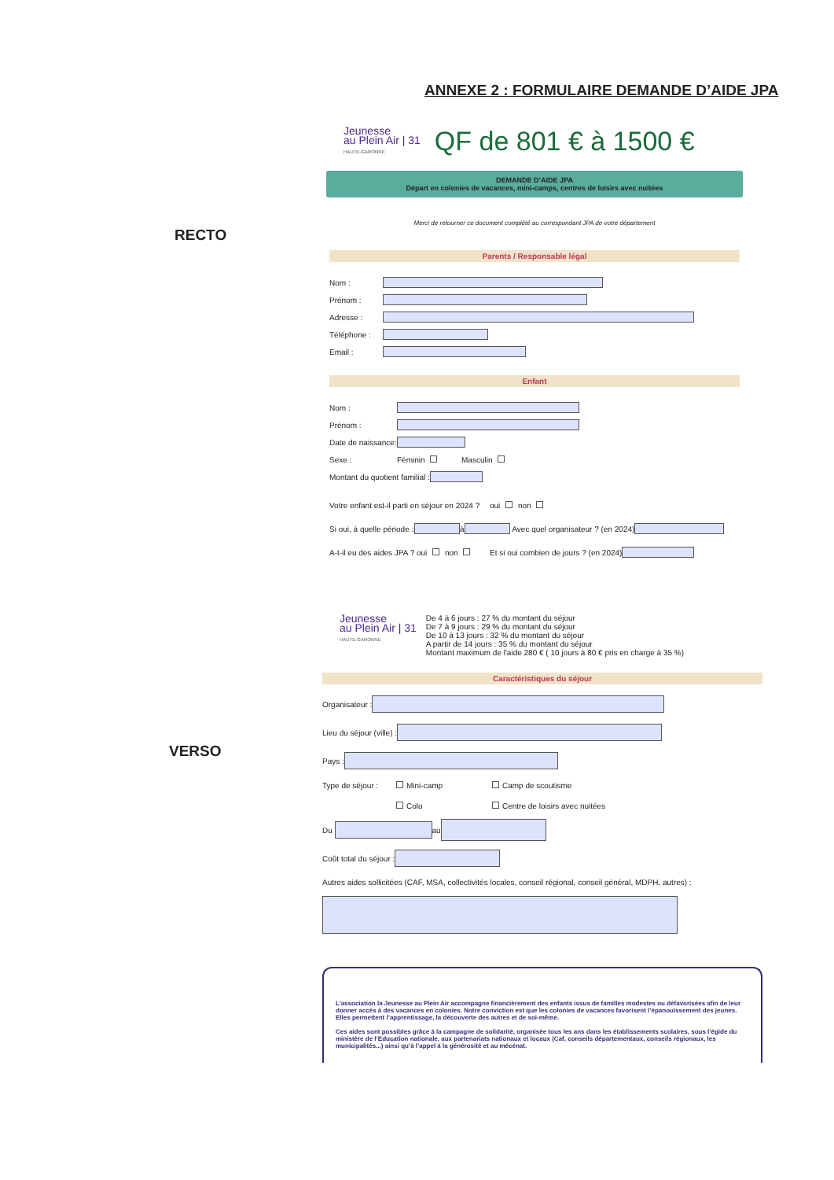ANNEXE 2 : FORMULAIRE DEMANDE D’AIDE JPA
RECTO
VERSO
Jeunesse
au Plein Air | 31
HAUTE-GARONNE
QF de 801 € à 1500 €
DEMANDE D’AIDE JPA
Départ en colonies de vacances, mini-camps, centres de loisirs avec nuitées
Merci de retourner ce document complété au correspondant JPA de votre département
Parents / Responsable légal
Nom :
Prénom :
Adresse :
Téléphone :
Email :
Enfant
Nom :
Prénom :
Date de naissance:
Sexe : Féminin Masculin
Montant du quotient familial :
Votre enfant est-il parti en séjour en 2024 ? oui non
Si oui, à quelle période : à Avec quel organisateur ? (en 2024)
A-t-il eu des aides JPA ? oui non Et si oui combien de jours ? (en 2024)
Jeunesse
au Plein Air | 31
HAUTE-GARONNE
De 4 à 6 jours : 27 % du montant du séjour
De 7 à 9 jours : 29 % du montant du séjour
De 10 à 13 jours : 32 % du montant du séjour
A partir de 14 jours : 35 % du montant du séjour
Montant maximum de l'aide 280 € ( 10 jours à 80 € pris en charge à 35 %)
Caractéristiques du séjour
Organisateur :
Lieu du séjour (ville) :
Pays :
Type de séjour : Mini-camp Camp de scoutisme
Colo Centre de loisirs avec nuitées
Du au
Coût total du séjour :
Autres aides sollicitées (CAF, MSA, collectivités locales, conseil régional, conseil général, MDPH, autres) :
L’association la Jeunesse au Plein Air accompagne financièrement des enfants issus de familles modestes ou défavorisées afin de leur donner accès à des vacances en colonies. Notre conviction est que les colonies de vacances favorisent l’épanouissement des jeunes. Elles permettent l’apprentissage, la découverte des autres et de soi-même.
Ces aides sont possibles grâce à la campagne de solidarité, organisée tous les ans dans les établissements scolaires, sous l’égide du ministère de l’Education nationale, aux partenariats nationaux et locaux (Caf, conseils départementaux, conseils régionaux, les municipalités...) ainsi qu’à l’appel à la générosité et au mécénat.